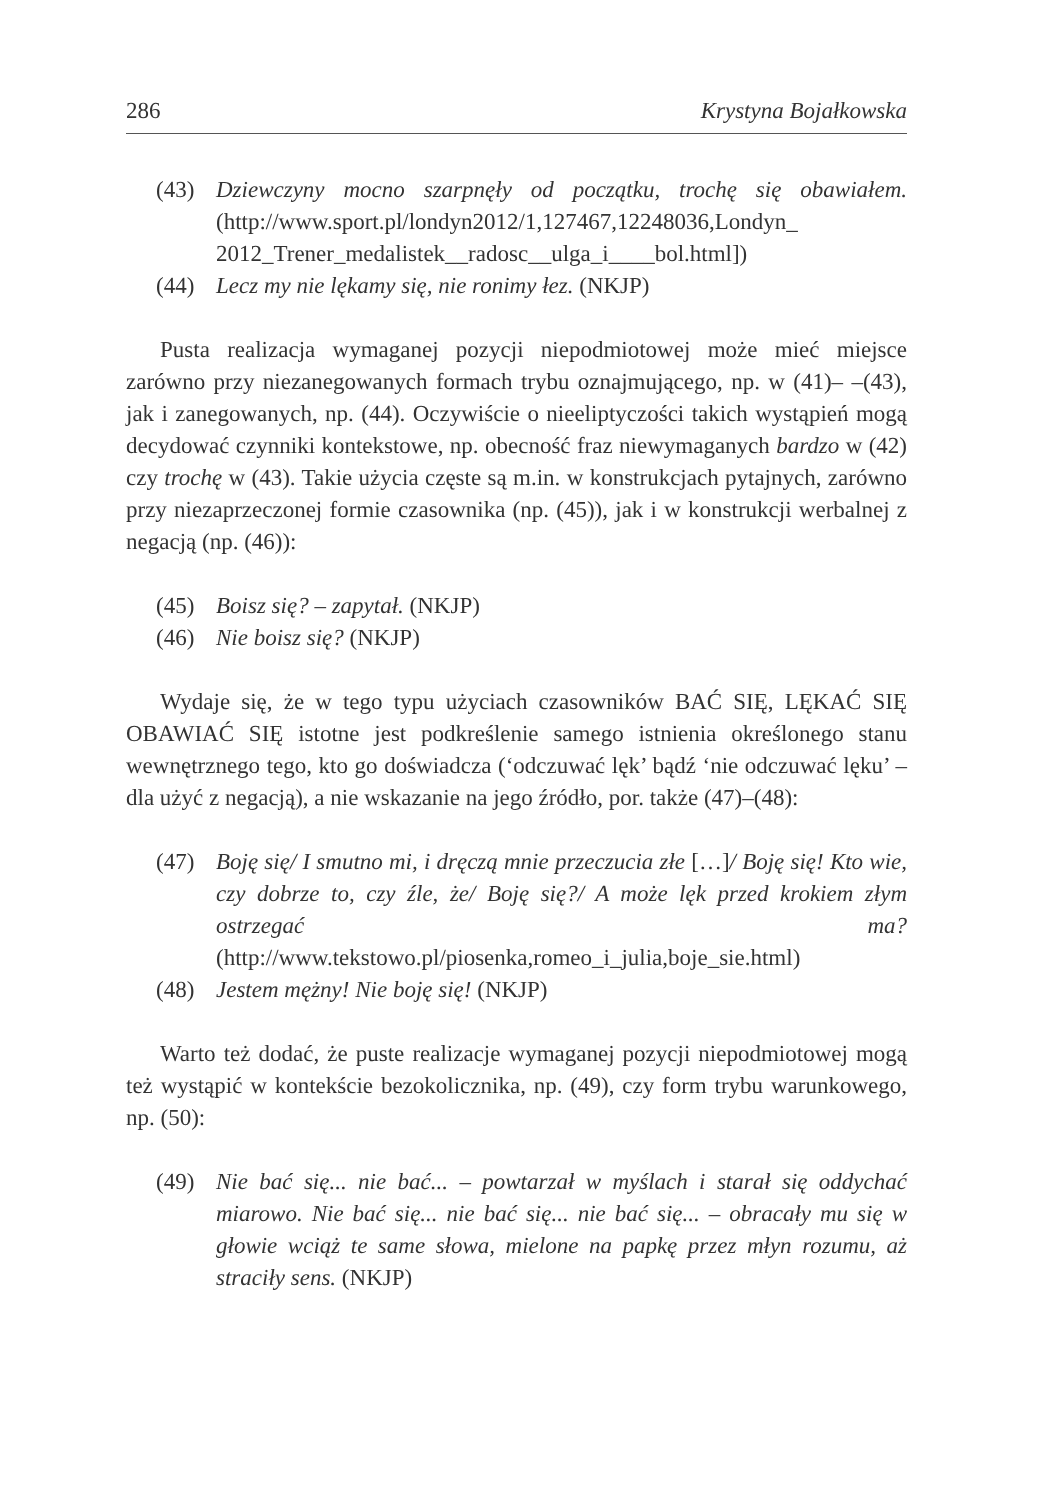286 Krystyna Bojałkowska
(43) Dziewczyny mocno szarpnęły od początku, trochę się obawiałem. (http://www.sport.pl/londyn2012/1,127467,12248036,Londyn_ 2012_Trener_medalistek__radosc__ulga_i____bol.html])
(44) Lecz my nie lękamy się, nie ronimy łez. (NKJP)
Pusta realizacja wymaganej pozycji niepodmiotowej może mieć miejsce zarówno przy niezanegowanych formach trybu oznajmującego, np. w (41)– –(43), jak i zanegowanych, np. (44). Oczywiście o nieeliptyczości takich wystąpień mogą decydować czynniki kontekstowe, np. obecność fraz niewymaganych bardzo w (42) czy trochę w (43). Takie użycia częste są m.in. w konstrukcjach pytajnych, zarówno przy niezaprzeczonej formie czasownika (np. (45)), jak i w konstrukcji werbalnej z negacją (np. (46)):
(45) Boisz się? – zapytał. (NKJP)
(46) Nie boisz się? (NKJP)
Wydaje się, że w tego typu użyciach czasowników BAĆ SIĘ, LĘKAĆ SIĘ OBAWIAĆ SIĘ istotne jest podkreślenie samego istnienia określonego stanu wewnętrznego tego, kto go doświadcza (‘odczuwać lęk’ bądź ‘nie odczuwać lęku’ – dla użyć z negacją), a nie wskazanie na jego źródło, por. także (47)–(48):
(47) Boję się/ I smutno mi, i dręczą mnie przeczucia złe […]/ Boję się! Kto wie, czy dobrze to, czy źle, że/ Boję się?/ A może lęk przed krokiem złym ostrzegać ma? (http://www.tekstowo.pl/piosenka,romeo_i_julia,boje_sie.html)
(48) Jestem mężny! Nie boję się! (NKJP)
Warto też dodać, że puste realizacje wymaganej pozycji niepodmiotowej mogą też wystąpić w kontekście bezokolicznika, np. (49), czy form trybu warunkowego, np. (50):
(49) Nie bać się... nie bać... – powtarzał w myślach i starał się oddychać miarowo. Nie bać się... nie bać się... nie bać się... – obracały mu się w głowie wciąż te same słowa, mielone na papkę przez młyn rozumu, aż straciły sens. (NKJP)